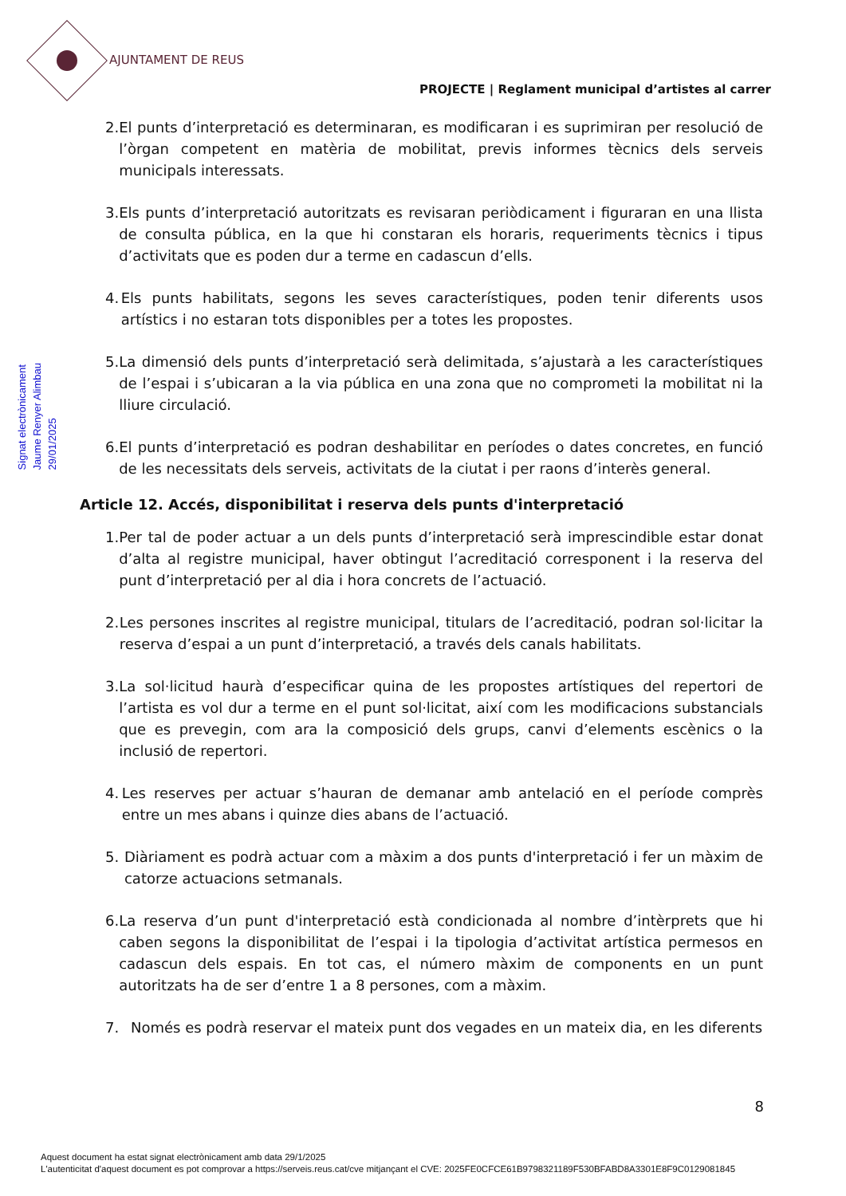AJUNTAMENT DE REUS
PROJECTE | Reglament municipal d’artistes al carrer
Signat electrònicament
Jaume Renyer Alimbau
29/01/2025
2. El punts d’interpretació es determinaran, es modificaran i es suprimiran per resolució de l’òrgan competent en matèria de mobilitat, previs informes tècnics dels serveis municipals interessats.
3. Els punts d’interpretació autoritzats es revisaran periòdicament i figuraran en una llista de consulta pública, en la que hi constaran els horaris, requeriments tècnics i tipus d’activitats que es poden dur a terme en cadascun d’ells.
4. Els punts habilitats, segons les seves característiques, poden tenir diferents usos artístics i no estaran tots disponibles per a totes les propostes.
5. La dimensió dels punts d’interpretació serà delimitada, s’ajustarà a les característiques de l’espai i s’ubicaran a la via pública en una zona que no comprometi la mobilitat ni la lliure circulació.
6. El punts d’interpretació es podran deshabilitar en períodes o dates concretes, en funció de les necessitats dels serveis, activitats de la ciutat i per raons d’interès general.
Article 12. Accés, disponibilitat i reserva dels punts d'interpretació
1. Per tal de poder actuar a un dels punts d’interpretació serà imprescindible estar donat d’alta al registre municipal, haver obtingut l’acreditació corresponent i la reserva del punt d’interpretació per al dia i hora concrets de l’actuació.
2. Les persones inscrites al registre municipal, titulars de l’acreditació, podran sol·licitar la reserva d’espai a un punt d’interpretació, a través dels canals habilitats.
3. La sol·licitud haurà d’especificar quina de les propostes artístiques del repertori de l’artista es vol dur a terme en el punt sol·licitat, així com les modificacions substancials que es prevegin, com ara la composició dels grups, canvi d’elements escènics o la inclusió de repertori.
4. Les reserves per actuar s’hauran de demanar amb antelació en el període comprès entre un mes abans i quinze dies abans de l’actuació.
5. Diàriament es podrà actuar com a màxim a dos punts d'interpretació i fer un màxim de catorze actuacions setmanals.
6. La reserva d’un punt d'interpretació està condicionada al nombre d’intèrprets que hi caben segons la disponibilitat de l’espai i la tipologia d’activitat artística permesos en cadascun dels espais. En tot cas, el número màxim de components en un punt autoritzats ha de ser d’entre 1 a 8 persones, com a màxim.
7. Només es podrà reservar el mateix punt dos vegades en un mateix dia, en les diferents
8
Aquest document ha estat signat electrònicament amb data 29/1/2025
L'autenticitat d'aquest document es pot comprovar a https://serveis.reus.cat/cve mitjançant el CVE: 2025FE0CFCE61B9798321189F530BFABD8A3301E8F9C0129081845